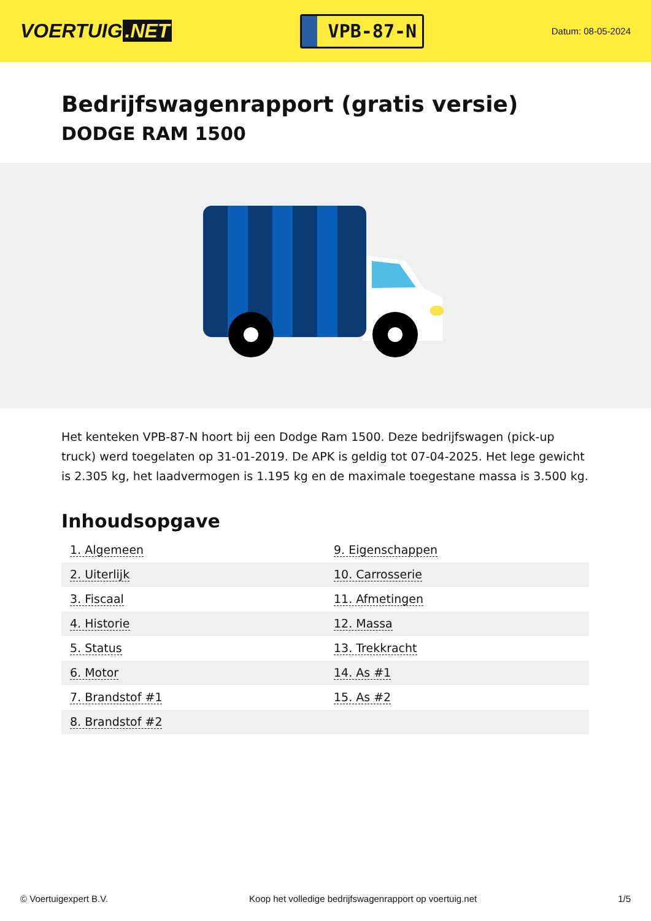VOERTUIG.NET
VPB-87-N
Datum: 08-05-2024
Bedrijfswagenrapport (gratis versie)
DODGE RAM 1500
Het kenteken VPB-87-N hoort bij een Dodge Ram 1500. Deze bedrijfswagen (pick-up truck) werd toegelaten op 31-01-2019. De APK is geldig tot 07-04-2025. Het lege gewicht is 2.305 kg, het laadvermogen is 1.195 kg en de maximale toegestane massa is 3.500 kg.
Inhoudsopgave
| 1. Algemeen | 9. Eigenschappen |
| 2. Uiterlijk | 10. Carrosserie |
| 3. Fiscaal | 11. Afmetingen |
| 4. Historie | 12. Massa |
| 5. Status | 13. Trekkracht |
| 6. Motor | 14. As #1 |
| 7. Brandstof #1 | 15. As #2 |
| 8. Brandstof #2 | |
© Voertuigexpert B.V. Koop het volledige bedrijfswagenrapport op voertuig.net 1/5